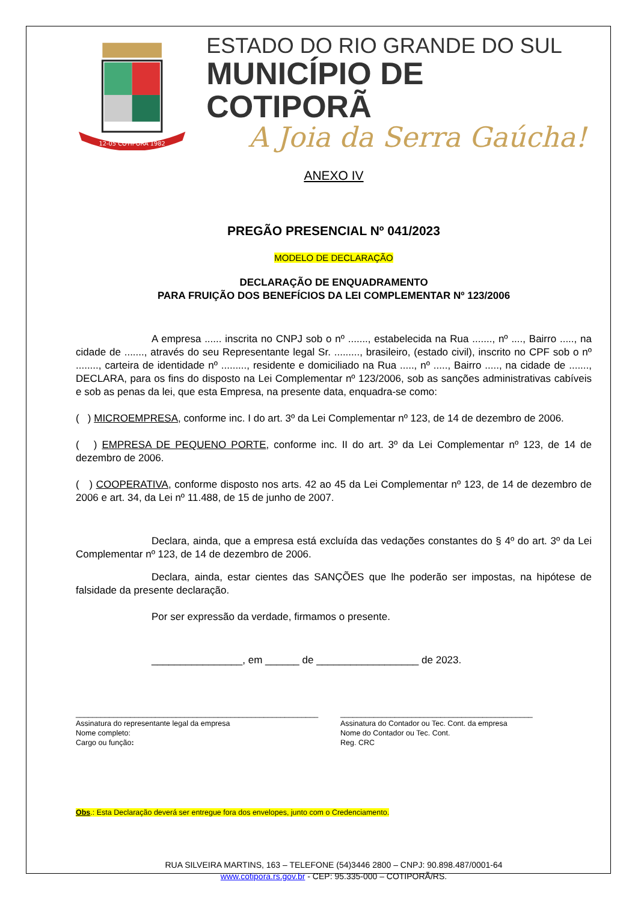12-05 COTIPORÃ 1982
ESTADO DO RIO GRANDE DO SUL
MUNICÍPIO DE COTIPORÃ
A Joia da Serra Gaúcha!
ANEXO IV
PREGÃO PRESENCIAL Nº 041/2023
MODELO DE DECLARAÇÃO
DECLARAÇÃO DE ENQUADRAMENTO
PARA FRUIÇÃO DOS BENEFÍCIOS DA LEI COMPLEMENTAR Nº 123/2006
A empresa ...... inscrita no CNPJ sob o nº ......., estabelecida na Rua ......., nº ...., Bairro ....., na cidade de ......., através do seu Representante legal Sr. ........., brasileiro, (estado civil), inscrito no CPF sob o nº ........, carteira de identidade nº ........., residente e domiciliado na Rua ....., nº ....., Bairro ....., na cidade de ......., DECLARA, para os fins do disposto na Lei Complementar nº 123/2006, sob as sanções administrativas cabíveis e sob as penas da lei, que esta Empresa, na presente data, enquadra-se como:
( ) MICROEMPRESA, conforme inc. I do art. 3º da Lei Complementar nº 123, de 14 de dezembro de 2006.
( ) EMPRESA DE PEQUENO PORTE, conforme inc. II do art. 3º da Lei Complementar nº 123, de 14 de dezembro de 2006.
( ) COOPERATIVA, conforme disposto nos arts. 42 ao 45 da Lei Complementar nº 123, de 14 de dezembro de 2006 e art. 34, da Lei nº 11.488, de 15 de junho de 2007.
Declara, ainda, que a empresa está excluída das vedações constantes do § 4º do art. 3º da Lei Complementar nº 123, de 14 de dezembro de 2006.
Declara, ainda, estar cientes das SANÇÕES que lhe poderão ser impostas, na hipótese de falsidade da presente declaração.
Por ser expressão da verdade, firmamos o presente.
________________, em ______ de __________________ de 2023.
__________________________________________________________
Assinatura do representante legal da empresa
Nome completo:
Cargo ou função:
______________________________________________
Assinatura do Contador ou Tec. Cont. da empresa
Nome do Contador ou Tec. Cont.
Reg. CRC
Obs.: Esta Declaração deverá ser entregue fora dos envelopes, junto com o Credenciamento.
RUA SILVEIRA MARTINS, 163 – TELEFONE (54)3446 2800 – CNPJ: 90.898.487/0001-64
www.cotipora.rs.gov.br - CEP: 95.335-000 – COTIPORÃ/RS.